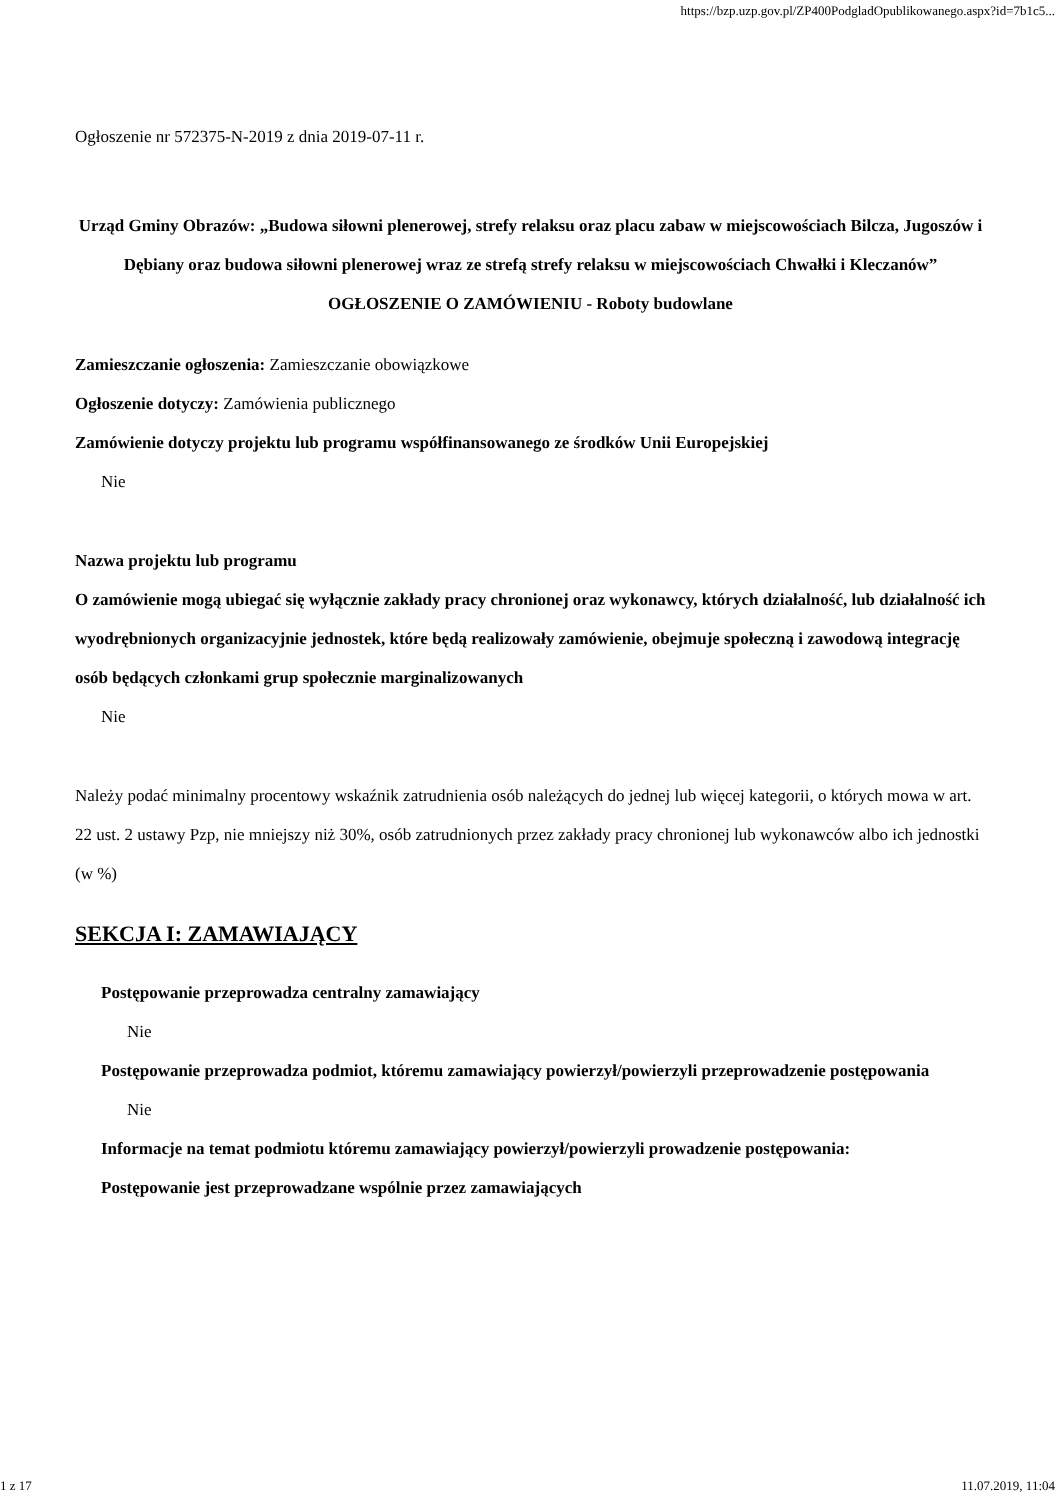https://bzp.uzp.gov.pl/ZP400PodgladOpublikowanego.aspx?id=7b1c5...
Ogłoszenie nr 572375-N-2019 z dnia 2019-07-11 r.
Urząd Gminy Obrazów: „Budowa siłowni plenerowej, strefy relaksu oraz placu zabaw w miejscowościach Bilcza, Jugoszów i Dębiany oraz budowa siłowni plenerowej wraz ze strefą strefy relaksu w miejscowościach Chwałki i Kleczanów”
OGŁOSZENIE O ZAMÓWIENIU - Roboty budowlane
Zamieszczanie ogłoszenia: Zamieszczanie obowiązkowe
Ogłoszenie dotyczy: Zamówienia publicznego
Zamówienie dotyczy projektu lub programu współfinansowanego ze środków Unii Europejskiej
Nie
Nazwa projektu lub programu
O zamówienie mogą ubiegać się wyłącznie zakłady pracy chronionej oraz wykonawcy, których działalność, lub działalność ich wyodrębnionych organizacyjnie jednostek, które będą realizowały zamówienie, obejmuje społeczną i zawodową integrację osób będących członkami grup społecznie marginalizowanych
Nie
Należy podać minimalny procentowy wskaźnik zatrudnienia osób należących do jednej lub więcej kategorii, o których mowa w art. 22 ust. 2 ustawy Pzp, nie mniejszy niż 30%, osób zatrudnionych przez zakłady pracy chronionej lub wykonawców albo ich jednostki (w %)
SEKCJA I: ZAMAWIAJĄCY
Postępowanie przeprowadza centralny zamawiający
Nie
Postępowanie przeprowadza podmiot, któremu zamawiający powierzył/powierzyli przeprowadzenie postępowania
Nie
Informacje na temat podmiotu któremu zamawiający powierzył/powierzyli prowadzenie postępowania:
Postępowanie jest przeprowadzane wspólnie przez zamawiających
1 z 17 11.07.2019, 11:04